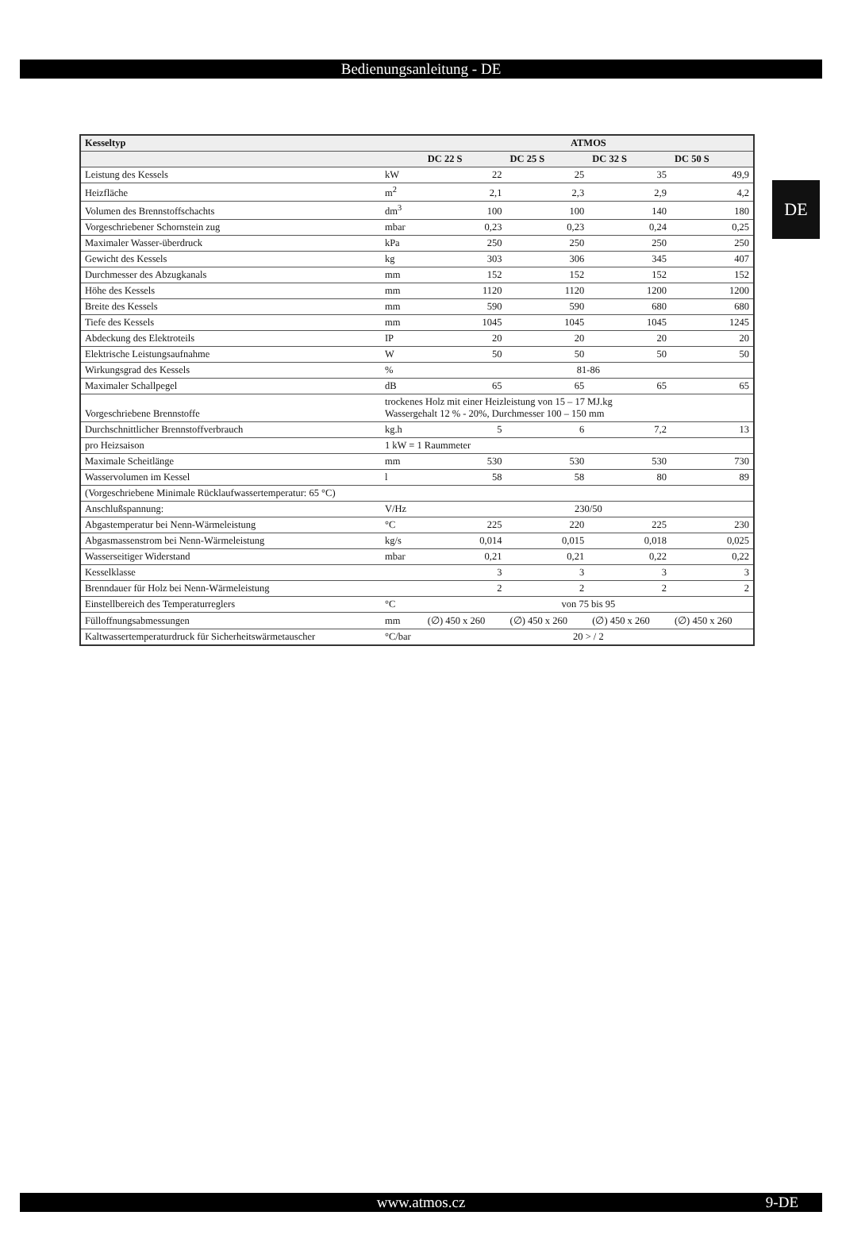Bedienungsanleitung - DE
DE
| Kesseltyp | | ATMOS | | | |
| --- | --- | --- | --- | --- | --- |
| | | DC 22 S | DC 25 S | DC 32 S | DC 50 S |
| Leistung des Kessels | kW | 22 | 25 | 35 | 49,9 |
| Heizfläche | m<sup>2</sup> | 2,1 | 2,3 | 2,9 | 4,2 |
| Volumen des Brennstoffschachts | dm<sup>3</sup> | 100 | 100 | 140 | 180 |
| Vorgeschriebener Schornstein zug | mbar | 0,23 | 0,23 | 0,24 | 0,25 |
| Maximaler Wasser-überdruck | kPa | 250 | 250 | 250 | 250 |
| Gewicht des Kessels | kg | 303 | 306 | 345 | 407 |
| Durchmesser des Abzugkanals | mm | 152 | 152 | 152 | 152 |
| Höhe des Kessels | mm | 1120 | 1120 | 1200 | 1200 |
| Breite des Kessels | mm | 590 | 590 | 680 | 680 |
| Tiefe des Kessels | mm | 1045 | 1045 | 1045 | 1245 |
| Abdeckung des Elektroteils | IP | 20 | 20 | 20 | 20 |
| Elektrische Leistungsaufnahme | W | 50 | 50 | 50 | 50 |
| Wirkungsgrad des Kessels | % | 81-86 | | | |
| Maximaler Schallpegel | dB | 65 | 65 | 65 | 65 |
| Vorgeschriebene Brennstoffe | trockenes Holz mit einer Heizleistung von 15 – 17 MJ.kg Wassergehalt 12 % - 20%, Durchmesser 100 – 150 mm | | | | |
| Durchschnittlicher Brennstoffverbrauch | kg.h | 5 | 6 | 7,2 | 13 |
| pro Heizsaison | 1 kW = 1 Raummeter | | | | |
| Maximale Scheitlänge | mm | 530 | 530 | 530 | 730 |
| Wasservolumen im Kessel | l | 58 | 58 | 80 | 89 |
| (Vorgeschriebene Minimale Rücklaufwassertemperatur: 65 °C) | | | | | |
| Anschlußspannung: | V/Hz | 230/50 | | | |
| Abgastemperatur bei Nenn-Wärmeleistung | °C | 225 | 220 | 225 | 230 |
| Abgasmassenstrom bei Nenn-Wärmeleistung | kg/s | 0,014 | 0,015 | 0,018 | 0,025 |
| Wasserseitiger Widerstand | mbar | 0,21 | 0,21 | 0,22 | 0,22 |
| Kesselklasse | | 3 | 3 | 3 | 3 |
| Brenndauer für Holz bei Nenn-Wärmeleistung | | 2 | 2 | 2 | 2 |
| Einstellbereich des Temperaturreglers | °C | von 75 bis 95 | | | |
| Fülloffnungsabmessungen | mm | (∅) 450 x 260 | (∅) 450 x 260 | (∅) 450 x 260 | (∅) 450 x 260 |
| Kaltwassertemperaturdruck für Sicherheitswärmetauscher | °C/bar | 20 > / 2 | | | |
www.atmos.cz 9-DE